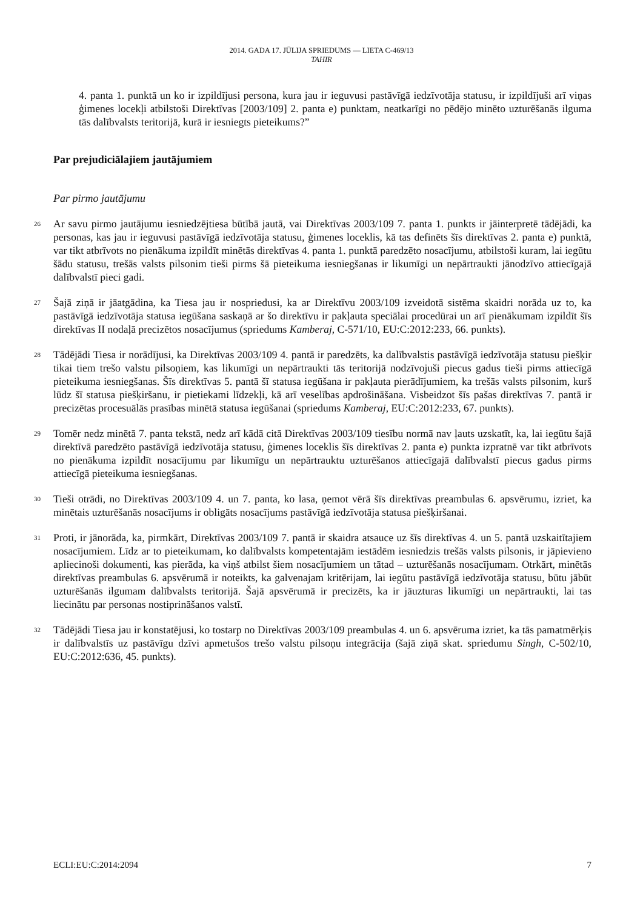2014. GADA 17. JŪLIJA SPRIEDUMS — LIETA C-469/13
TAHIR
4. panta 1. punktā un ko ir izpildījusi persona, kura jau ir ieguvusi pastāvīgā iedzīvotāja statusu, ir izpildījuši arī viņas ģimenes locekļi atbilstoši Direktīvas [2003/109] 2. panta e) punktam, neatkarīgi no pēdējo minēto uzturēšanās ilguma tās dalībvalsts teritorijā, kurā ir iesniegts pieteikums?”
Par prejudiciālajiem jautājumiem
Par pirmo jautājumu
26
Ar savu pirmo jautājumu iesniedzējtiesa būtībā jautā, vai Direktīvas 2003/109 7. panta 1. punkts ir jāinterpretē tādējādi, ka personas, kas jau ir ieguvusi pastāvīgā iedzīvotāja statusu, ģimenes loceklis, kā tas definēts šīs direktīvas 2. panta e) punktā, var tikt atbrīvots no pienākuma izpildīt minētās direktīvas 4. panta 1. punktā paredzēto nosacījumu, atbilstoši kuram, lai iegūtu šādu statusu, trešās valsts pilsonim tieši pirms šā pieteikuma iesniegšanas ir likumīgi un nepārtraukti jānodzīvo attiecīgajā dalībvalstī pieci gadi.
27
Šajā ziņā ir jāatgādina, ka Tiesa jau ir nospriedusi, ka ar Direktīvu 2003/109 izveidotā sistēma skaidri norāda uz to, ka pastāvīgā iedzīvotāja statusa iegūšana saskaņā ar šo direktīvu ir pakļauta speciālai procedūrai un arī pienākumam izpildīt šīs direktīvas II nodaļā precizētos nosacījumus (spriedums Kamberaj, C-571/10, EU:C:2012:233, 66. punkts).
28
Tādējādi Tiesa ir norādījusi, ka Direktīvas 2003/109 4. pantā ir paredzēts, ka dalībvalstis pastāvīgā iedzīvotāja statusu piešķir tikai tiem trešo valstu pilsoņiem, kas likumīgi un nepārtraukti tās teritorijā nodzīvojuši piecus gadus tieši pirms attiecīgā pieteikuma iesniegšanas. Šīs direktīvas 5. pantā šī statusa iegūšana ir pakļauta pierādījumiem, ka trešās valsts pilsonim, kurš lūdz šī statusa piešķiršanu, ir pietiekami līdzekļi, kā arī veselības apdrošināšana. Visbeidzot šīs pašas direktīvas 7. pantā ir precizētas procesuālās prasības minētā statusa iegūšanai (spriedums Kamberaj, EU:C:2012:233, 67. punkts).
29
Tomēr nedz minētā 7. panta tekstā, nedz arī kādā citā Direktīvas 2003/109 tiesību normā nav ļauts uzskatīt, ka, lai iegūtu šajā direktīvā paredzēto pastāvīgā iedzīvotāja statusu, ģimenes loceklis šīs direktīvas 2. panta e) punkta izpratnē var tikt atbrīvots no pienākuma izpildīt nosacījumu par likumīgu un nepārtrauktu uzturēšanos attiecīgajā dalībvalstī piecus gadus pirms attiecīgā pieteikuma iesniegšanas.
30
Tieši otrādi, no Direktīvas 2003/109 4. un 7. panta, ko lasa, ņemot vērā šīs direktīvas preambulas 6. apsvērumu, izriet, ka minētais uzturēšanās nosacījums ir obligāts nosacījums pastāvīgā iedzīvotāja statusa piešķiršanai.
31
Proti, ir jānorāda, ka, pirmkārt, Direktīvas 2003/109 7. pantā ir skaidra atsauce uz šīs direktīvas 4. un 5. pantā uzskaitītajiem nosacījumiem. Līdz ar to pieteikumam, ko dalībvalsts kompetentajām iestādēm iesniedzis trešās valsts pilsonis, ir jāpievieno apliecinoši dokumenti, kas pierāda, ka viņš atbilst šiem nosacījumiem un tātad – uzturēšanās nosacījumam. Otrkārt, minētās direktīvas preambulas 6. apsvērumā ir noteikts, ka galvenajam kritērijam, lai iegūtu pastāvīgā iedzīvotāja statusu, būtu jābūt uzturēšanās ilgumam dalībvalsts teritorijā. Šajā apsvērumā ir precizēts, ka ir jāuzturas likumīgi un nepārtraukti, lai tas liecinātu par personas nostiprināšanos valstī.
32
Tādējādi Tiesa jau ir konstatējusi, ko tostarp no Direktīvas 2003/109 preambulas 4. un 6. apsvēruma izriet, ka tās pamatmērķis ir dalībvalstīs uz pastāvīgu dzīvi apmetušos trešo valstu pilsoņu integrācija (šajā ziņā skat. spriedumu Singh, C-502/10, EU:C:2012:636, 45. punkts).
ECLI:EU:C:2014:2094 7